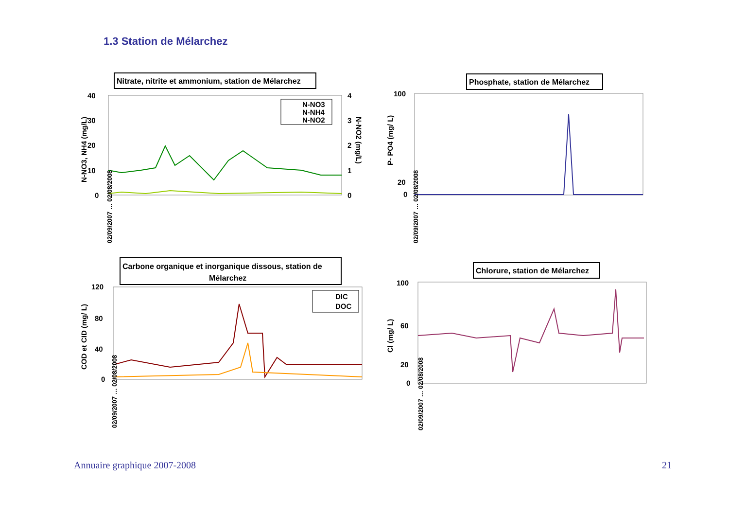1.3 Station de Mélarchez
Nitrate, nitrite et ammonium, station de Mélarchez
40
30
20
10
0
4
3
2
1
0
N-NO3, NH4 (mg/L)
N-NO2 (mg/L)
N-NO3
N-NH4
N-NO2
02/09/2007 … 02/08/2008
Phosphate, station de Mélarchez
100
20
0
P- PO4 (mg/ L)
02/09/2007 … 02/08/2008
Carbone organique et inorganique dissous, station de
Mélarchez
120
80
40
0
COD et CID (mg/ L)
DIC
DOC
02/09/2007 … 02/08/2008
Chlorure, station de Mélarchez
100
60
20
0
Cl (mg/ L)
02/09/2007 … 02/08/2008
Annuaire graphique 2007-2008 21